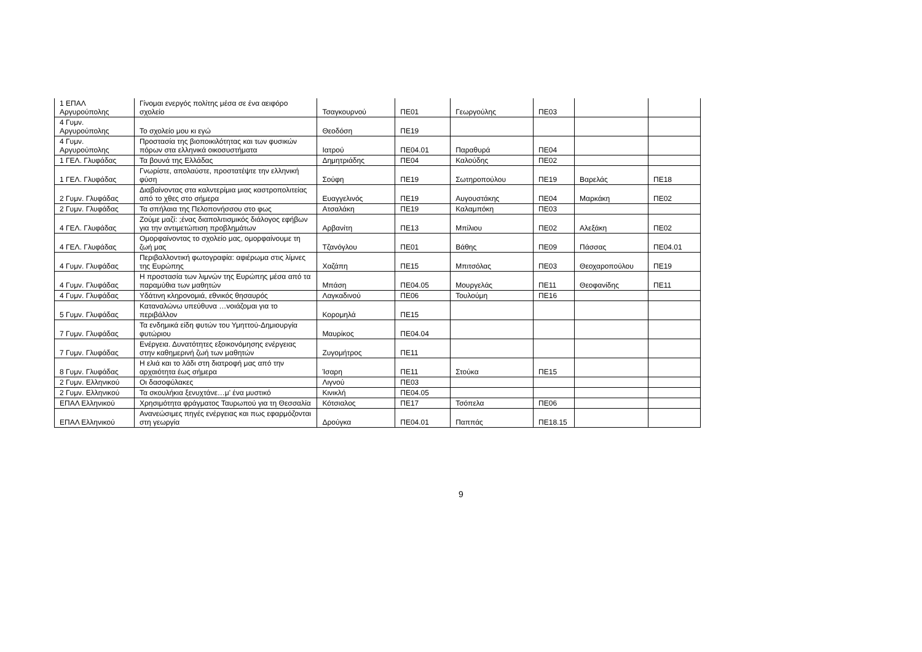| 1 ΕΠΑΛ Αργυρούπολης | Γίνομαι ενεργός πολίτης μέσα σε ένα αειφόρο σχολείο | Τσαγκουρνού | ΠΕ01 | Γεωργούλης | ΠΕ03 | | |
| 4 Γυμν. Αργυρούπολης | Το σχολείο μου κι εγώ | Θεοδόση | ΠΕ19 | | | | |
| 4 Γυμν. Αργυρούπολης | Προστασία της βιοποικιλότητας και των φυσικών πόρων στα ελληνικά οικοσυστήματα | Ιατρού | ΠΕ04.01 | Παραθυρά | ΠΕ04 | | |
| 1 ΓΕΛ. Γλυφάδας | Τα βουνά της Ελλάδας | Δημητριάδης | ΠΕ04 | Καλούδης | ΠΕ02 | | |
| 1 ΓΕΛ. Γλυφάδας | Γνωρίστε, απολαύστε, προστατέψτε την ελληνική φύση | Σούφη | ΠΕ19 | Σωτηροπούλου | ΠΕ19 | Βαρελάς | ΠΕ18 |
| 2 Γυμν. Γλυφάδας | Διαβαίνοντας στα καλντερίμια μιας καστροπολιτείας από το χθες στο σήμερα | Ευαγγελινός | ΠΕ19 | Αυγουστάκης | ΠΕ04 | Μαρκάκη | ΠΕ02 |
| 2 Γυμν. Γλυφάδας | Τα σπήλαια της Πελοπονήσσου στο φως | Ατσαλάκη | ΠΕ19 | Καλαμπόκη | ΠΕ03 | | |
| 4 ΓΕΛ. Γλυφάδας | Ζούμε μαζί: ;ένας διαπολιτισμικός διάλογος εφήβων για την αντιμετώπιση προβλημάτων | Αρβανίτη | ΠΕ13 | Μπίλιου | ΠΕ02 | Αλεξάκη | ΠΕ02 |
| 4 ΓΕΛ. Γλυφάδας | Ομορφαίνοντας το σχολείο μας, ομορφαίνουμε τη ζωή μας | Τζανόγλου | ΠΕ01 | Βάθης | ΠΕ09 | Πάσσας | ΠΕ04.01 |
| 4 Γυμν. Γλυφάδας | Περιβαλλοντική φωτογραφία: αφιέρωμα στις λίμνες της Ευρώπης | Χαζάπη | ΠΕ15 | Μπιτσόλας | ΠΕ03 | Θεοχαροπούλου | ΠΕ19 |
| 4 Γυμν. Γλυφάδας | Η προστασία των λιμνών της Ευρώπης μέσα από τα παραμύθια των μαθητών | Μπάση | ΠΕ04.05 | Μουργελάς | ΠΕ11 | Θεοφανίδης | ΠΕ11 |
| 4 Γυμν. Γλυφάδας | Υδάτινη κληρονομιά, εθνικός θησαυρός | Λαγκαδινού | ΠΕ06 | Τουλούμη | ΠΕ16 | | |
| 5 Γυμν. Γλυφάδας | Καταναλώνω υπεύθυνα …νοιάζομαι για το περιβάλλον | Κορομηλά | ΠΕ15 | | | | |
| 7 Γυμν. Γλυφάδας | Τα ενδημικά είδη φυτών του Υμηττού-Δημιουργία φυτώριου | Μαυρίκος | ΠΕ04.04 | | | | |
| 7 Γυμν. Γλυφάδας | Ενέργεια. Δυνατότητες εξοικονόμησης ενέργειας στην καθημερινή ζωή των μαθητών | Ζυγομήτρος | ΠΕ11 | | | | |
| 8 Γυμν. Γλυφάδας | Η ελιά και το λάδι στη διατροφή μας από την αρχαιότητα έως σήμερα | Ίσαρη | ΠΕ11 | Στούκα | ΠΕ15 | | |
| 2 Γυμν. Ελληνικού | Οι δασοφύλακες | Λιγνού | ΠΕ03 | | | | |
| 2 Γυμν. Ελληνικού | Τα σκουλήκια ξενυχτάνε…μ' ένα μυστικό | Κινικλή | ΠΕ04.05 | | | | |
| ΕΠΑΛ Ελληνικού | Χρησιμότητα φράγματος Ταυρωπού για τη Θεσσαλία | Κότσιαλος | ΠΕ17 | Τσόπελα | ΠΕ06 | | |
| ΕΠΑΛ Ελληνικού | Ανανεώσιμες πηγές ενέργειας και πως εφαρμόζονται στη γεωργία | Δρούγκα | ΠΕ04.01 | Παππάς | ΠΕ18.15 | | |
9